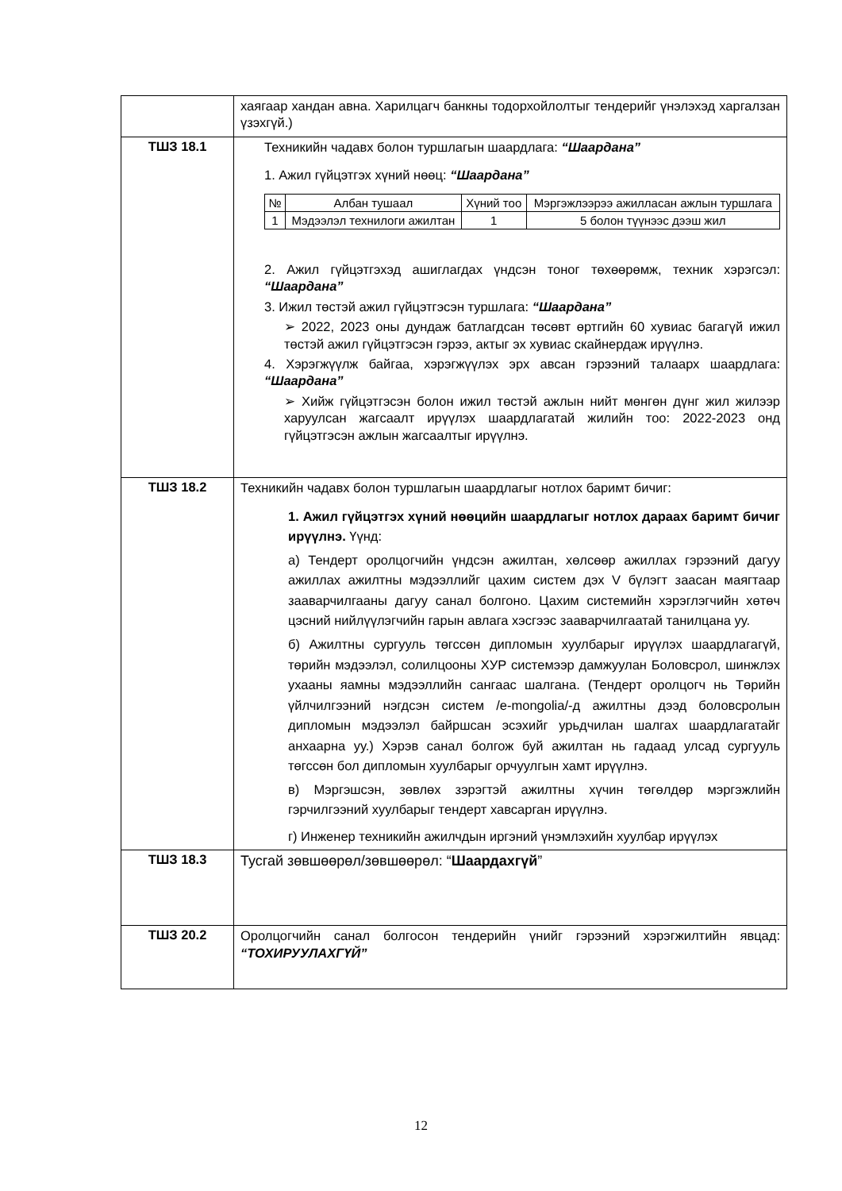| | хаягаар хандан авна. Харилцагч банкны тодорхойлолтыг тендерийг үнэлэхэд харгалзан үзэхгүй.) |
| ТШЗ 18.1 | Техникийн чадавх болон туршлагын шаардлага: “Шаардана” 1. Ажил гүйцэтгэх хүний нөөц: “Шаардана” / № / Албан тушаал / Хүний тоо / Мэргэжлээрээ ажилласан ажлын туршлага / / 1 / Мэдээлэл технилоги ажилтан / 1 / 5 болон түүнээс дээш жил / 2. Ажил гүйцэтгэхэд ашиглагдах үндсэн тоног төхөөрөмж, техник хэрэгсэл: “Шаардана” 3. Ижил төстэй ажил гүйцэтгэсэн туршлага: “Шаардана” ➢ 2022, 2023 оны дундаж батлагдсан төсөвт өртгийн 60 хувиас багагүй ижил төстэй ажил гүйцэтгэсэн гэрээ, актыг эх хувиас скайнердаж ирүүлнэ. 4. Хэрэгжүүлж байгаа, хэрэгжүүлэх эрх авсан гэрээний талаарх шаардлага: “Шаардана” ➢ Хийж гүйцэтгэсэн болон ижил төстэй ажлын нийт мөнгөн дүнг жил жилээр харуулсан жагсаалт ирүүлэх шаардлагатай жилийн тоо: 2022-2023 онд гүйцэтгэсэн ажлын жагсаалтыг ирүүлнэ. |
| ТШЗ 18.2 | Техникийн чадавх болон туршлагын шаардлагыг нотлох баримт бичиг: 1. Ажил гүйцэтгэх хүний нөөцийн шаардлагыг нотлох дараах баримт бичиг ирүүлнэ. Үүнд: а) Тендерт оролцогчийн үндсэн ажилтан, хөлсөөр ажиллах гэрээний дагуу ажиллах ажилтны мэдээллийг цахим систем дэх V бүлэгт заасан маягтаар зааварчилгааны дагуу санал болгоно. Цахим системийн хэрэглэгчийн хөтөч цэсний нийлүүлэгчийн гарын авлага хэсгээс зааварчилгаатай танилцана уу. б) Ажилтны сургууль төгссөн дипломын хуулбарыг ирүүлэх шаардлагагүй, төрийн мэдээлэл, солилцооны ХУР системээр дамжуулан Боловсрол, шинжлэх ухааны яамны мэдээллийн сангаас шалгана. (Тендерт оролцогч нь Төрийн үйлчилгээний нэгдсэн систем /e-mongolia/-д ажилтны дээд боловсролын дипломын мэдээлэл байршсан эсэхийг урьдчилан шалгах шаардлагатайг анхаарна уу.) Хэрэв санал болгож буй ажилтан нь гадаад улсад сургууль төгссөн бол дипломын хуулбарыг орчуулгын хамт ирүүлнэ. в) Мэргэшсэн, зөвлөх зэрэгтэй ажилтны хүчин төгөлдөр мэргэжлийн гэрчилгээний хуулбарыг тендерт хавсарган ирүүлнэ. г) Инженер техникийн ажилчдын иргэний үнэмлэхийн хуулбар ирүүлэх |
| ТШЗ 18.3 | Тусгай зөвшөөрөл/зөвшөөрөл: “ Шаардахгүй ” |
| ТШЗ 20.2 | Оролцогчийн санал болгосон тендерийн үнийг гэрээний хэрэгжилтийн явцад: “ТОХИРУУЛАХГҮЙ” |
12